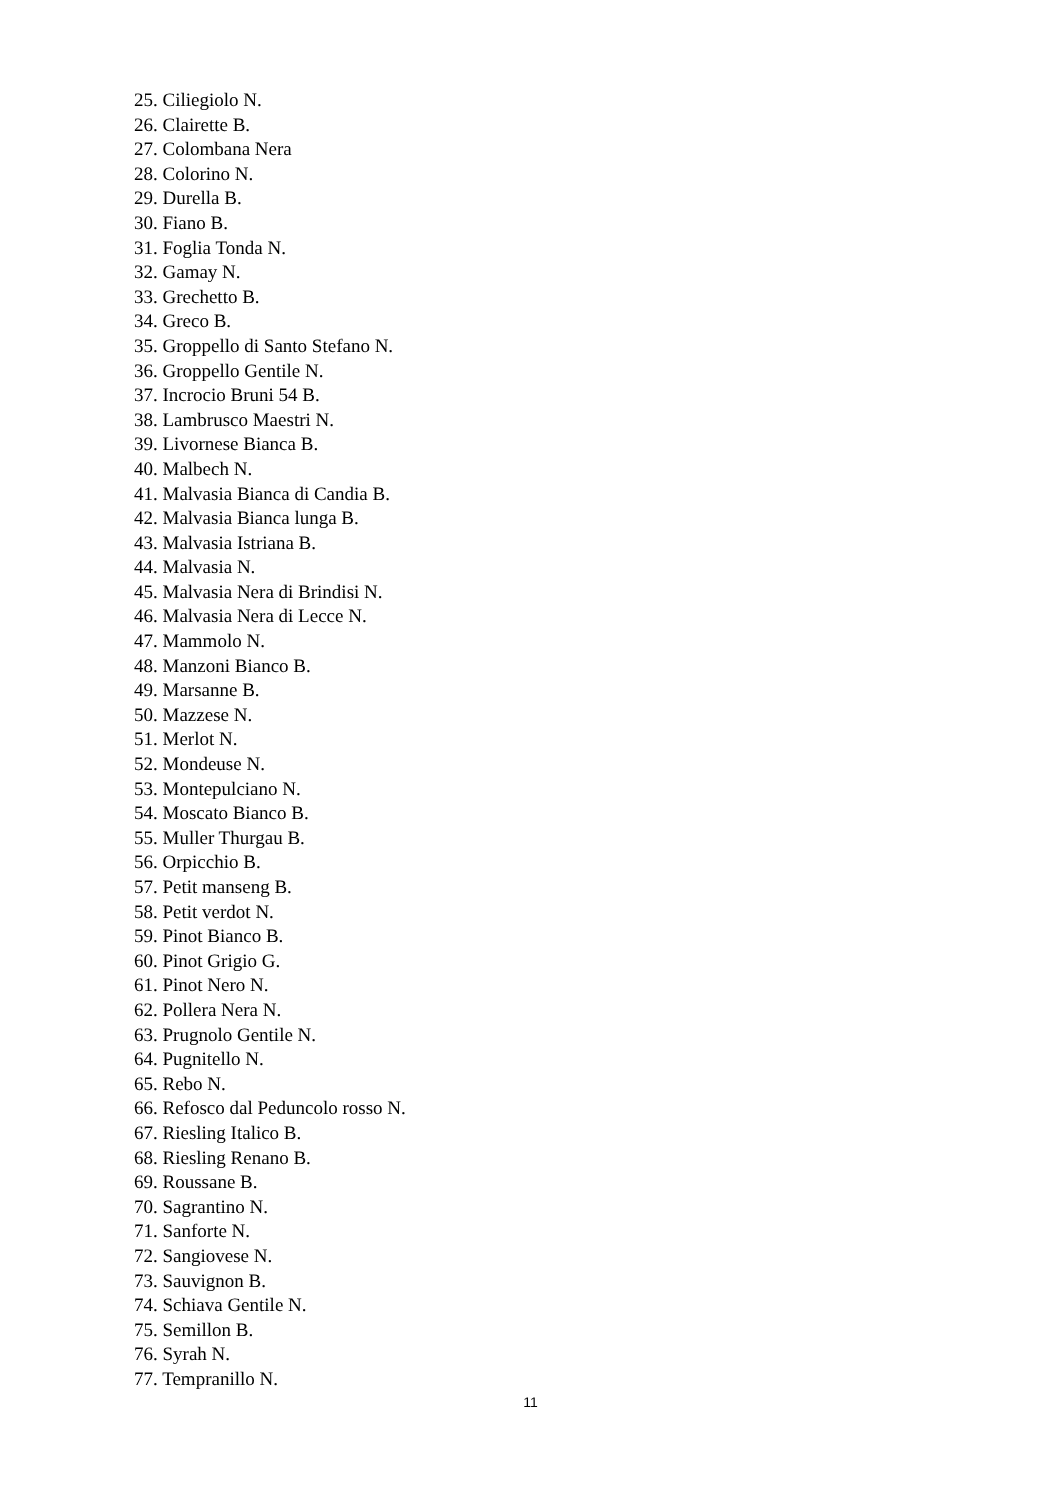25. Ciliegiolo N.
26. Clairette B.
27. Colombana Nera
28. Colorino N.
29. Durella B.
30. Fiano B.
31. Foglia Tonda N.
32. Gamay N.
33. Grechetto B.
34. Greco B.
35. Groppello di Santo Stefano N.
36. Groppello Gentile N.
37. Incrocio Bruni 54 B.
38. Lambrusco Maestri N.
39. Livornese Bianca B.
40. Malbech N.
41. Malvasia Bianca di Candia B.
42. Malvasia Bianca lunga B.
43. Malvasia Istriana B.
44. Malvasia N.
45. Malvasia Nera di Brindisi N.
46. Malvasia Nera di Lecce N.
47. Mammolo N.
48. Manzoni Bianco B.
49. Marsanne B.
50. Mazzese N.
51. Merlot N.
52. Mondeuse N.
53. Montepulciano N.
54. Moscato Bianco B.
55. Muller Thurgau B.
56. Orpicchio B.
57. Petit manseng B.
58. Petit verdot N.
59. Pinot Bianco B.
60. Pinot Grigio G.
61. Pinot Nero N.
62. Pollera Nera N.
63. Prugnolo Gentile N.
64. Pugnitello N.
65. Rebo N.
66. Refosco dal Peduncolo rosso N.
67. Riesling Italico B.
68. Riesling Renano B.
69. Roussane B.
70. Sagrantino N.
71. Sanforte N.
72. Sangiovese N.
73. Sauvignon B.
74. Schiava Gentile N.
75. Semillon B.
76. Syrah N.
77. Tempranillo N.
11